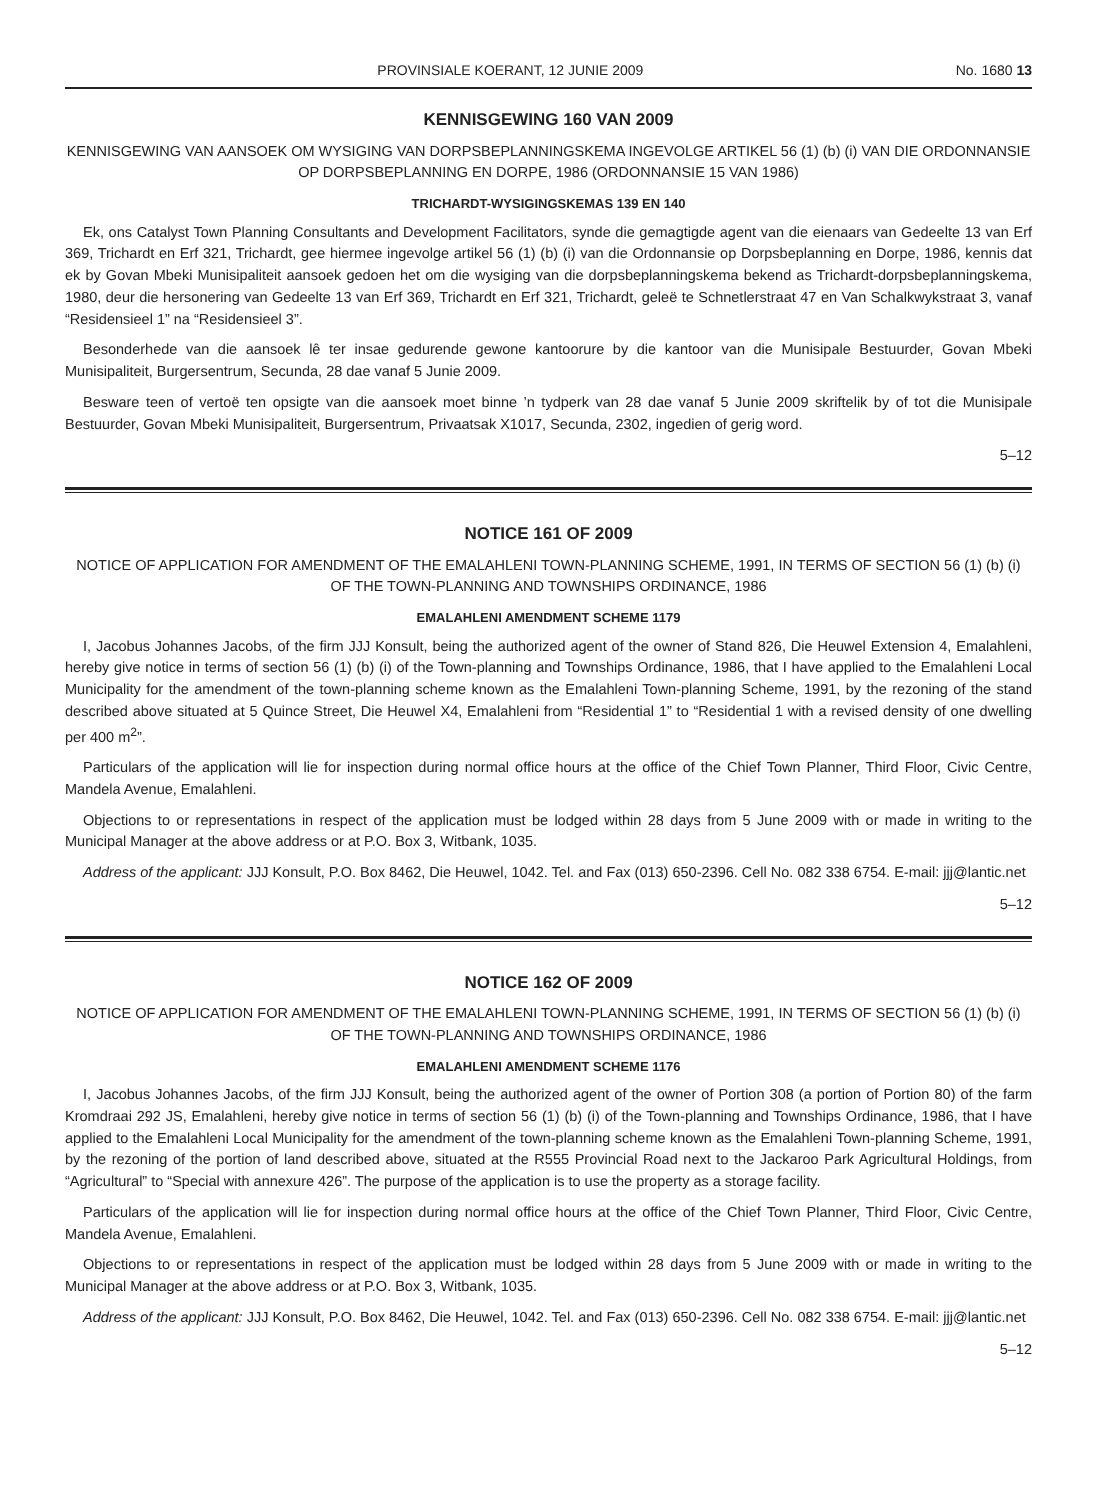PROVINSIALE KOERANT, 12 JUNIE 2009 No. 1680 13
KENNISGEWING 160 VAN 2009
KENNISGEWING VAN AANSOEK OM WYSIGING VAN DORPSBEPLANNINGSKEMA INGEVOLGE ARTIKEL 56 (1) (b) (i) VAN DIE ORDONNANSIE OP DORPSBEPLANNING EN DORPE, 1986 (ORDONNANSIE 15 VAN 1986)
TRICHARDT-WYSIGINGSKEMAS 139 EN 140
Ek, ons Catalyst Town Planning Consultants and Development Facilitators, synde die gemagtigde agent van die eienaars van Gedeelte 13 van Erf 369, Trichardt en Erf 321, Trichardt, gee hiermee ingevolge artikel 56 (1) (b) (i) van die Ordonnansie op Dorpsbeplanning en Dorpe, 1986, kennis dat ek by Govan Mbeki Munisipaliteit aansoek gedoen het om die wysiging van die dorpsbeplanningskema bekend as Trichardt-dorpsbeplanningskema, 1980, deur die hersonering van Gedeelte 13 van Erf 369, Trichardt en Erf 321, Trichardt, geleë te Schnetlerstraat 47 en Van Schalkwykstraat 3, vanaf “Residensieel 1” na “Residensieel 3”.
Besonderhede van die aansoek lê ter insae gedurende gewone kantoorure by die kantoor van die Munisipale Bestuurder, Govan Mbeki Munisipaliteit, Burgersentrum, Secunda, 28 dae vanaf 5 Junie 2009.
Besware teen of vertoë ten opsigte van die aansoek moet binne ’n tydperk van 28 dae vanaf 5 Junie 2009 skriftelik by of tot die Munisipale Bestuurder, Govan Mbeki Munisipaliteit, Burgersentrum, Privaatsak X1017, Secunda, 2302, ingedien of gerig word.
5–12
NOTICE 161 OF 2009
NOTICE OF APPLICATION FOR AMENDMENT OF THE EMALAHLENI TOWN-PLANNING SCHEME, 1991, IN TERMS OF SECTION 56 (1) (b) (i) OF THE TOWN-PLANNING AND TOWNSHIPS ORDINANCE, 1986
EMALAHLENI AMENDMENT SCHEME 1179
I, Jacobus Johannes Jacobs, of the firm JJJ Konsult, being the authorized agent of the owner of Stand 826, Die Heuwel Extension 4, Emalahleni, hereby give notice in terms of section 56 (1) (b) (i) of the Town-planning and Townships Ordinance, 1986, that I have applied to the Emalahleni Local Municipality for the amendment of the town-planning scheme known as the Emalahleni Town-planning Scheme, 1991, by the rezoning of the stand described above situated at 5 Quince Street, Die Heuwel X4, Emalahleni from “Residential 1” to “Residential 1 with a revised density of one dwelling per 400 m<sup>2</sup>”.
Particulars of the application will lie for inspection during normal office hours at the office of the Chief Town Planner, Third Floor, Civic Centre, Mandela Avenue, Emalahleni.
Objections to or representations in respect of the application must be lodged within 28 days from 5 June 2009 with or made in writing to the Municipal Manager at the above address or at P.O. Box 3, Witbank, 1035.
Address of the applicant: JJJ Konsult, P.O. Box 8462, Die Heuwel, 1042. Tel. and Fax (013) 650-2396. Cell No. 082 338 6754. E-mail: jjj@lantic.net
5–12
NOTICE 162 OF 2009
NOTICE OF APPLICATION FOR AMENDMENT OF THE EMALAHLENI TOWN-PLANNING SCHEME, 1991, IN TERMS OF SECTION 56 (1) (b) (i) OF THE TOWN-PLANNING AND TOWNSHIPS ORDINANCE, 1986
EMALAHLENI AMENDMENT SCHEME 1176
I, Jacobus Johannes Jacobs, of the firm JJJ Konsult, being the authorized agent of the owner of Portion 308 (a portion of Portion 80) of the farm Kromdraai 292 JS, Emalahleni, hereby give notice in terms of section 56 (1) (b) (i) of the Town-planning and Townships Ordinance, 1986, that I have applied to the Emalahleni Local Municipality for the amendment of the town-planning scheme known as the Emalahleni Town-planning Scheme, 1991, by the rezoning of the portion of land described above, situated at the R555 Provincial Road next to the Jackaroo Park Agricultural Holdings, from “Agricultural” to “Special with annexure 426”. The purpose of the application is to use the property as a storage facility.
Particulars of the application will lie for inspection during normal office hours at the office of the Chief Town Planner, Third Floor, Civic Centre, Mandela Avenue, Emalahleni.
Objections to or representations in respect of the application must be lodged within 28 days from 5 June 2009 with or made in writing to the Municipal Manager at the above address or at P.O. Box 3, Witbank, 1035.
Address of the applicant: JJJ Konsult, P.O. Box 8462, Die Heuwel, 1042. Tel. and Fax (013) 650-2396. Cell No. 082 338 6754. E-mail: jjj@lantic.net
5–12